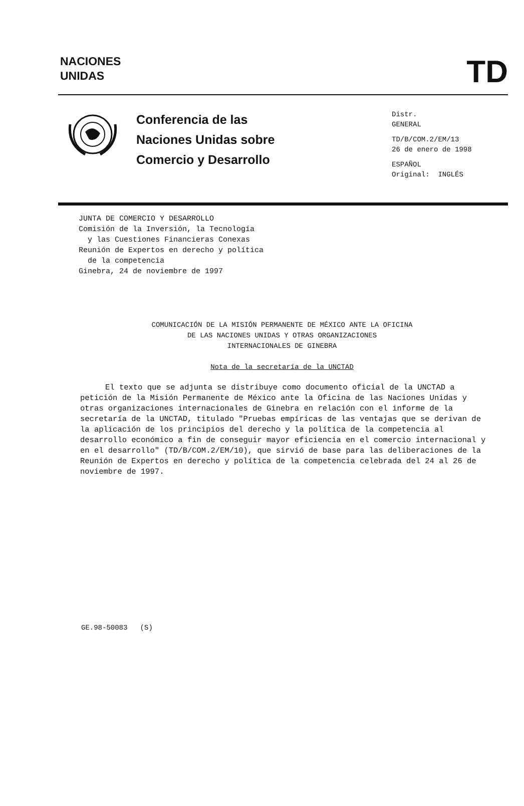NACIONES
UNIDAS
TD
Conferencia de las
Naciones Unidas sobre
Comercio y Desarrollo
Distr.
GENERAL
TD/B/COM.2/EM/13
26 de enero de 1998
ESPAÑOL
Original: INGLÉS
JUNTA DE COMERCIO Y DESARROLLO
Comisión de la Inversión, la Tecnología
y las Cuestiones Financieras Conexas
Reunión de Expertos en derecho y política
de la competencia
Ginebra, 24 de noviembre de 1997
COMUNICACIÓN DE LA MISIÓN PERMANENTE DE MÉXICO ANTE LA OFICINA
DE LAS NACIONES UNIDAS Y OTRAS ORGANIZACIONES
INTERNACIONALES DE GINEBRA
Nota de la secretaría de la UNCTAD
El texto que se adjunta se distribuye como documento oficial de la UNCTAD a petición de la Misión Permanente de México ante la Oficina de las Naciones Unidas y otras organizaciones internacionales de Ginebra en relación con el informe de la secretaría de la UNCTAD, titulado "Pruebas empíricas de las ventajas que se derivan de la aplicación de los principios del derecho y la política de la competencia al desarrollo económico a fin de conseguir mayor eficiencia en el comercio internacional y en el desarrollo" (TD/B/COM.2/EM/10), que sirvió de base para las deliberaciones de la Reunión de Expertos en derecho y política de la competencia celebrada del 24 al 26 de noviembre de 1997.
GE.98-50083 (S)